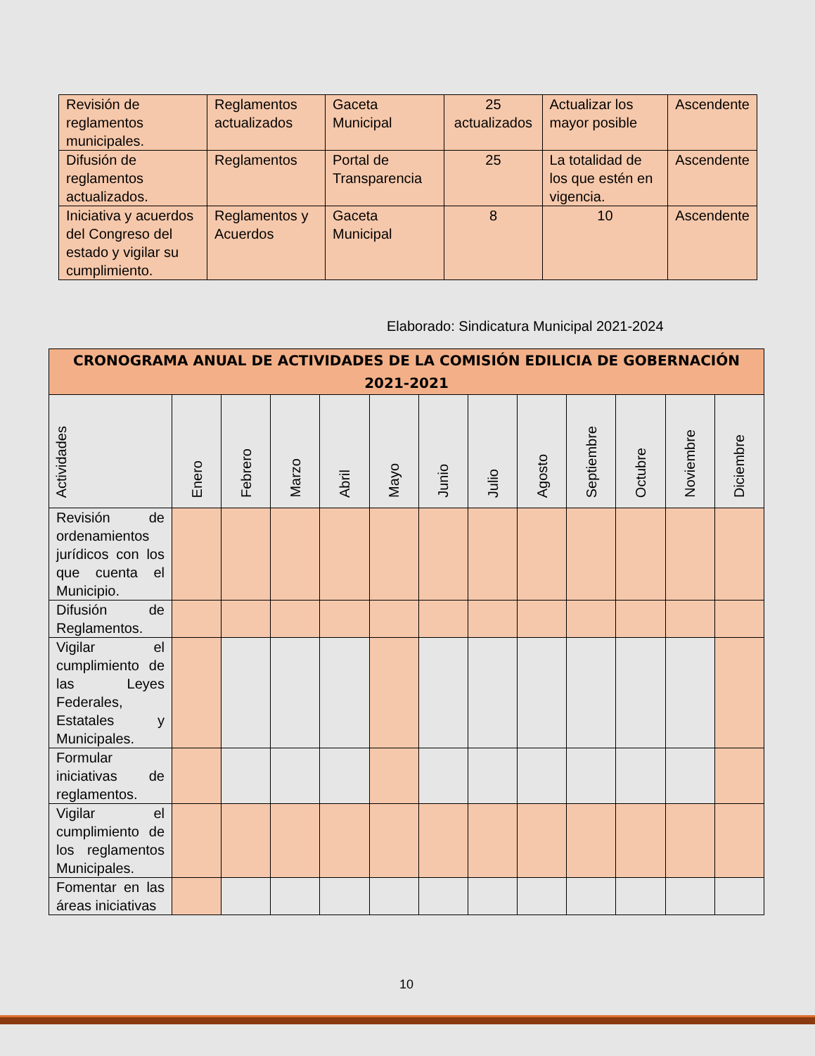| Revisión de reglamentos municipales. | Reglamentos actualizados | Gaceta Municipal | 25 actualizados | Actualizar los mayor posible | Ascendente |
| Difusión de reglamentos actualizados. | Reglamentos | Portal de Transparencia | 25 | La totalidad de los que estén en vigencia. | Ascendente |
| Iniciativa y acuerdos del Congreso del estado y vigilar su cumplimiento. | Reglamentos y Acuerdos | Gaceta Municipal | 8 | 10 | Ascendente |
Elaborado: Sindicatura Municipal 2021-2024
| CRONOGRAMA ANUAL DE ACTIVIDADES DE LA COMISIÓN EDILICIA DE GOBERNACIÓN 2021-2021 | | | | | | | | | | | | |
| --- | --- | --- | --- | --- | --- | --- | --- | --- | --- | --- | --- | --- |
| Actividades | Enero | Febrero | Marzo | Abril | Mayo | Junio | Julio | Agosto | Septiembre | Octubre | Noviembre | Diciembre |
| Revisión de ordenamientos jurídicos con los que cuenta el Municipio. | | | | | | | | | | | | |
| Difusión de Reglamentos. | | | | | | | | | | | | |
| Vigilar el cumplimiento de las Leyes Federales, Estatales y Municipales. | | | | | | | | | | | | |
| Formular iniciativas de reglamentos. | | | | | | | | | | | | |
| Vigilar el cumplimiento de los reglamentos Municipales. | | | | | | | | | | | | |
| Fomentar en las áreas iniciativas | | | | | | | | | | | | |
10